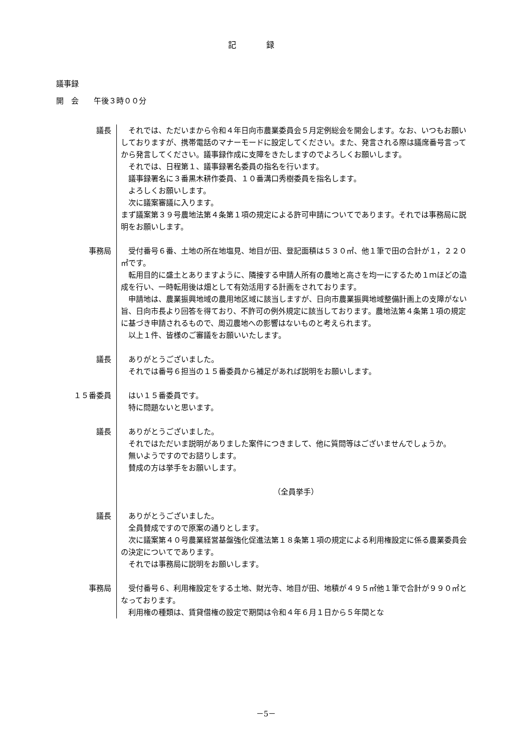記録
議事録
開　会　　午後３時００分
議長 それでは、ただいまから令和４年日向市農業委員会５月定例総会を開会します。なお、いつもお願いしておりますが、携帯電話のマナーモードに設定してください。また、発言される際は議席番号言ってから発言してください。議事録作成に支障をきたしますのでよろしくお願いします。
それでは、日程第１、議事録署名委員の指名を行います。
議事録署名に３番黒木耕作委員、１０番溝口秀樹委員を指名します。
よろしくお願いします。
次に議案審議に入ります。
まず議案第３９号農地法第４条第１項の規定による許可申請についてであります。それでは事務局に説明をお願いします。
事務局 受付番号６番、土地の所在地塩見、地目が田、登記面積は５３０㎡、他１筆で田の合計が１，２２０㎡です。
転用目的に盛土とありますように、隣接する申請人所有の農地と高さを均一にするため１ｍほどの造成を行い、一時転用後は畑として有効活用する計画をされております。
申請地は、農業振興地域の農用地区域に該当しますが、日向市農業振興地域整備計画上の支障がない旨、日向市長より回答を得ており、不許可の例外規定に該当しております。農地法第４条第１項の規定に基づき申請されるもので、周辺農地への影響はないものと考えられます。
以上１件、皆様のご審議をお願いいたします。
議長 ありがとうございました。
それでは番号６担当の１５番委員から補足があれば説明をお願いします。
１５番委員 はい１５番委員です。
特に問題ないと思います。
議長 ありがとうございました。
それではただいま説明がありました案件につきまして、他に質問等はございませんでしょうか。
無いようですのでお諮りします。
賛成の方は挙手をお願いします。
（全員挙手）
議長 ありがとうございました。
全員賛成ですので原案の通りとします。
次に議案第４０号農業経営基盤強化促進法第１８条第１項の規定による利用権設定に係る農業委員会の決定についてであります。
それでは事務局に説明をお願いします。
事務局 受付番号６、利用権設定をする土地、財光寺、地目が田、地積が４９５㎡他１筆で合計が９９０㎡となっております。
利用権の種類は、賃貸借権の設定で期間は令和４年６月１日から５年間とな
－5－